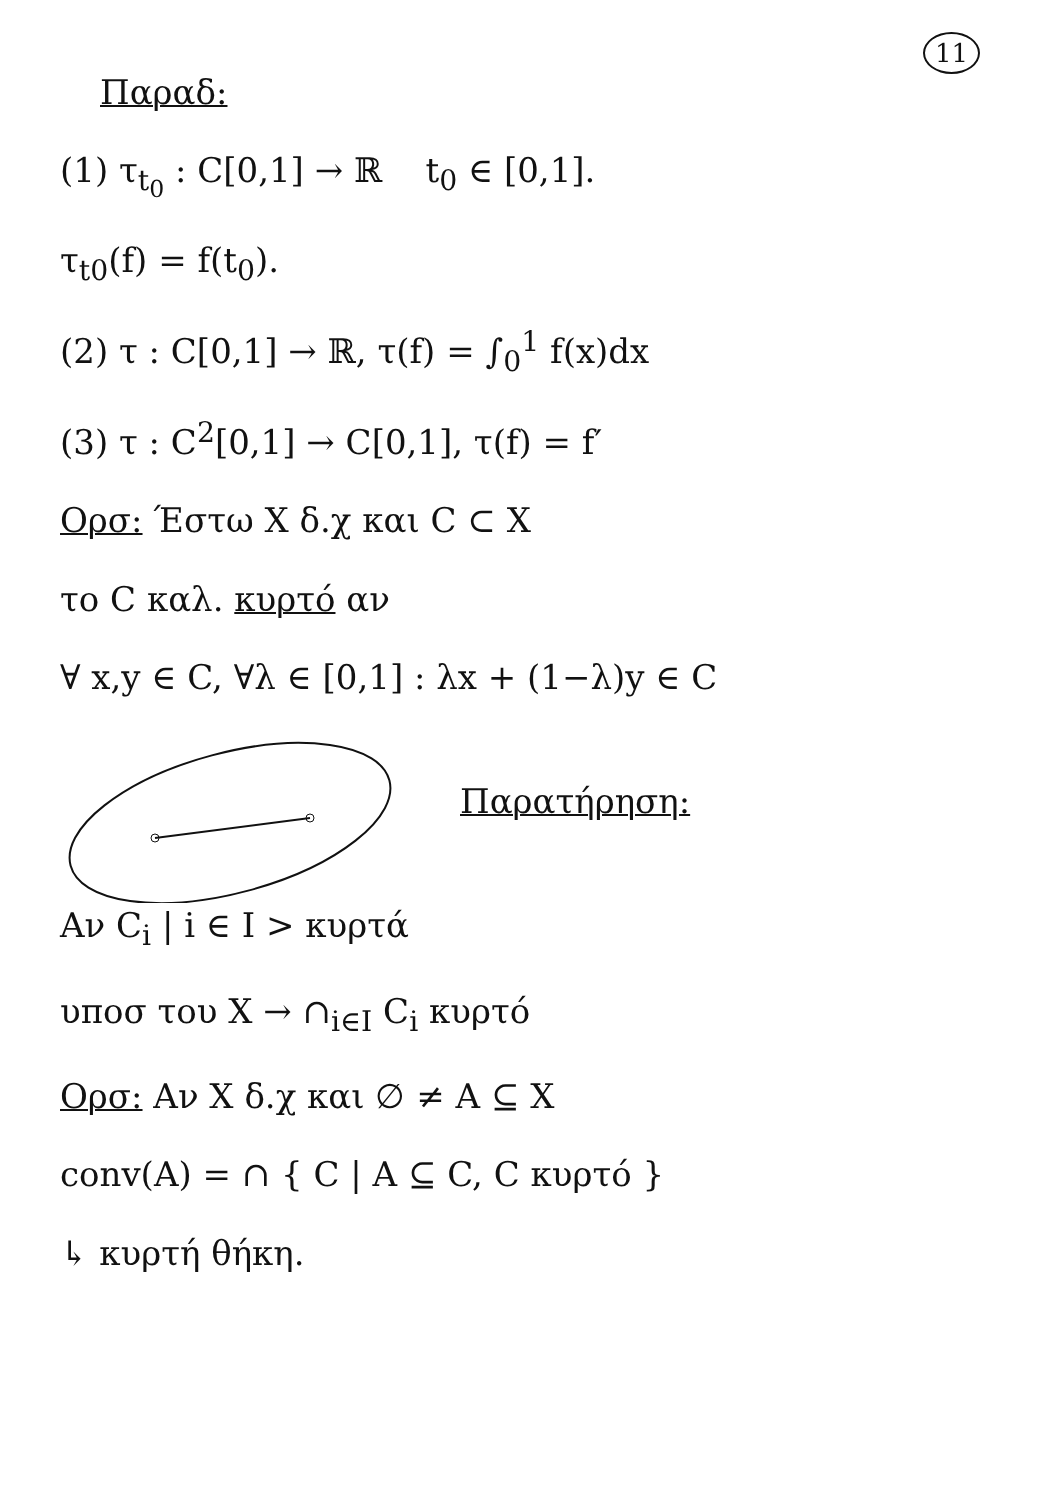11
Παραδ:
(1) τ<sub>t<sub>0</sub></sub> : C[0,1] → ℝ t<sub>0</sub> ∈ [0,1].
τ<sub>t0</sub>(f) = f(t<sub>0</sub>).
(2) τ : C[0,1] → ℝ, τ(f) = ∫<sub>0</sub><sup>1</sup> f(x)dx
(3) τ : C<sup>2</sup>[0,1] → C[0,1], τ(f) = f′
Ορσ: Έστω X δ.χ και C ⊂ X
το C καλ. κυρτό αν
∀ x,y ∈ C, ∀λ ∈ [0,1] : λx + (1−λ)y ∈ C
Παρατήρηση:
Αν C<sub>i</sub> | i ∈ I > κυρτά
υποσ του X → ∩<sub>i∈I</sub> C<sub>i</sub> κυρτό
Ορσ: Αν X δ.χ και ∅ ≠ A ⊆ X
conv(A) = ∩ { C | A ⊆ C, C κυρτό }
↳ κυρτή θήκη.